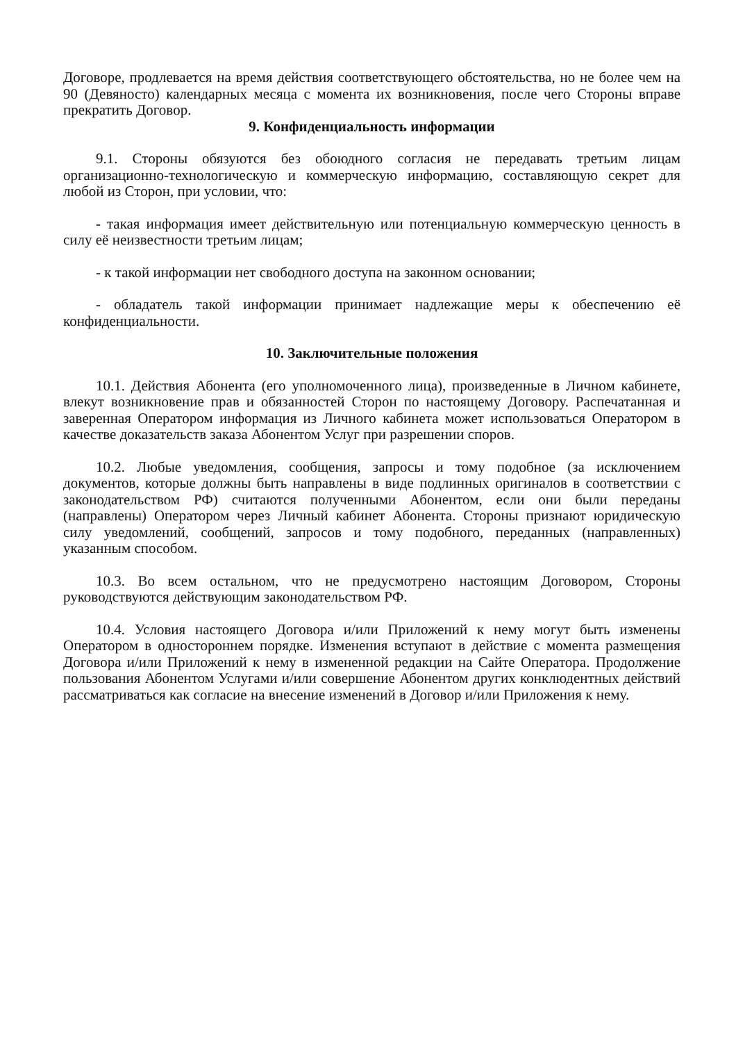Договоре, продлевается на время действия соответствующего обстоятельства, но не более чем на 90 (Девяносто) календарных месяца с момента их возникновения, после чего Стороны вправе прекратить Договор.
9. Конфиденциальность информации
9.1. Стороны обязуются без обоюдного согласия не передавать третьим лицам организационно-технологическую и коммерческую информацию, составляющую секрет для любой из Сторон, при условии, что:
- такая информация имеет действительную или потенциальную коммерческую ценность в силу её неизвестности третьим лицам;
- к такой информации нет свободного доступа на законном основании;
- обладатель такой информации принимает надлежащие меры к обеспечению её конфиденциальности.
10. Заключительные положения
10.1. Действия Абонента (его уполномоченного лица), произведенные в Личном кабинете, влекут возникновение прав и обязанностей Сторон по настоящему Договору. Распечатанная и заверенная Оператором информация из Личного кабинета может использоваться Оператором в качестве доказательств заказа Абонентом Услуг при разрешении споров.
10.2. Любые уведомления, сообщения, запросы и тому подобное (за исключением документов, которые должны быть направлены в виде подлинных оригиналов в соответствии с законодательством РФ) считаются полученными Абонентом, если они были переданы (направлены) Оператором через Личный кабинет Абонента. Стороны признают юридическую силу уведомлений, сообщений, запросов и тому подобного, переданных (направленных) указанным способом.
10.3. Во всем остальном, что не предусмотрено настоящим Договором, Стороны руководствуются действующим законодательством РФ.
10.4. Условия настоящего Договора и/или Приложений к нему могут быть изменены Оператором в одностороннем порядке. Изменения вступают в действие с момента размещения Договора и/или Приложений к нему в измененной редакции на Сайте Оператора. Продолжение пользования Абонентом Услугами и/или совершение Абонентом других конклюдентных действий рассматриваться как согласие на внесение изменений в Договор и/или Приложения к нему.